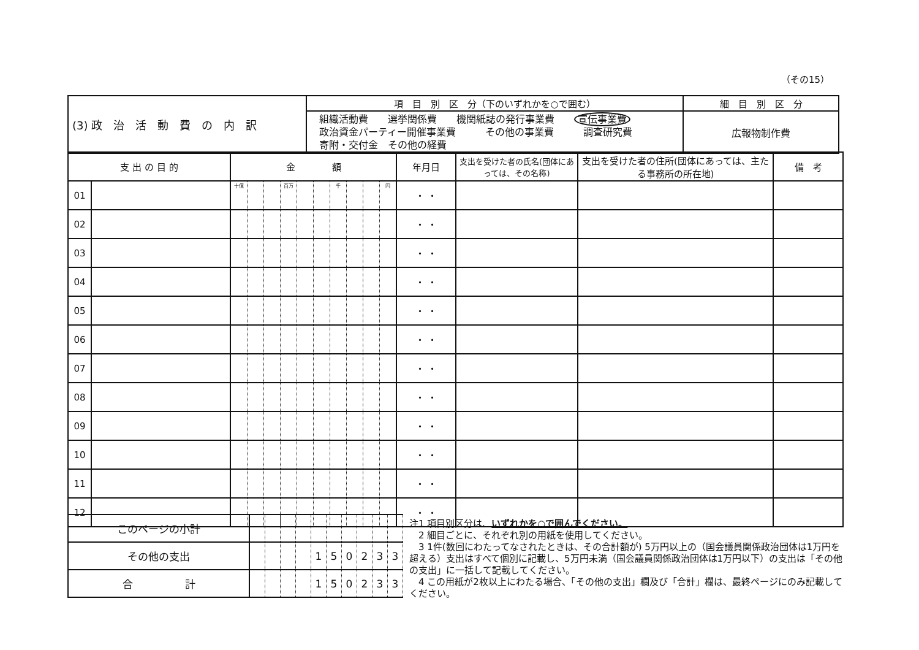（その15）
| (3) 政 治 活 動 費 の 内 訳 | 項 目 別 区 分（下のいずれかを○で囲む） | 細 目 別 区 分 |
| | 組織活動費 選挙関係費 機関紙誌の発行事業費 宣伝事業費 政治資金パーティー開催事業費 その他の事業費 調査研究費 寄附・交付金 その他の経費 | 広報物制作費 |
| 支 出 の 目 的 | | 金 額 | | | | | | | | | | 年月日 | 支出を受けた者の氏名(団体にあっては、その名称) | 支出を受けた者の住所(団体にあっては、主たる事務所の所在地) | 備 考 |
| --- | --- | --- | --- | --- | --- | --- | --- | --- | --- | --- | --- | --- | --- | --- | --- |
| 01 | | 十億 | | | 百万 | | | 千 | | | 円 | ・ ・ | | | |
| 02 | | | | | | | | | | | | ・ ・ | | | |
| 03 | | | | | | | | | | | | ・ ・ | | | |
| 04 | | | | | | | | | | | | ・ ・ | | | |
| 05 | | | | | | | | | | | | ・ ・ | | | |
| 06 | | | | | | | | | | | | ・ ・ | | | |
| 07 | | | | | | | | | | | | ・ ・ | | | |
| 08 | | | | | | | | | | | | ・ ・ | | | |
| 09 | | | | | | | | | | | | ・ ・ | | | |
| 10 | | | | | | | | | | | | ・ ・ | | | |
| 11 | | | | | | | | | | | | ・ ・ | | | |
| 12 | | | | | | | | | | | | ・ ・ | | | |
| このページの小計 | | | | | | | | | | |
| その他の支出 | | | | | 1 | 5 | 0 | 2 | 3 | 3 |
| 合 計 | | | | | 1 | 5 | 0 | 2 | 3 | 3 |
注1 項目別区分は、いずれかを○で囲んでください。
　2 細目ごとに、それぞれ別の用紙を使用してください。
　3 1件(数回にわたってなされたときは、その合計額が) 5万円以上の（国会議員関係政治団体は1万円を超える）支出はすべて個別に記載し、5万円未満（国会議員関係政治団体は1万円以下）の支出は「その他の支出」に一括して記載してください。
　4 この用紙が2枚以上にわたる場合、「その他の支出」欄及び「合計」欄は、最終ページにのみ記載してください。